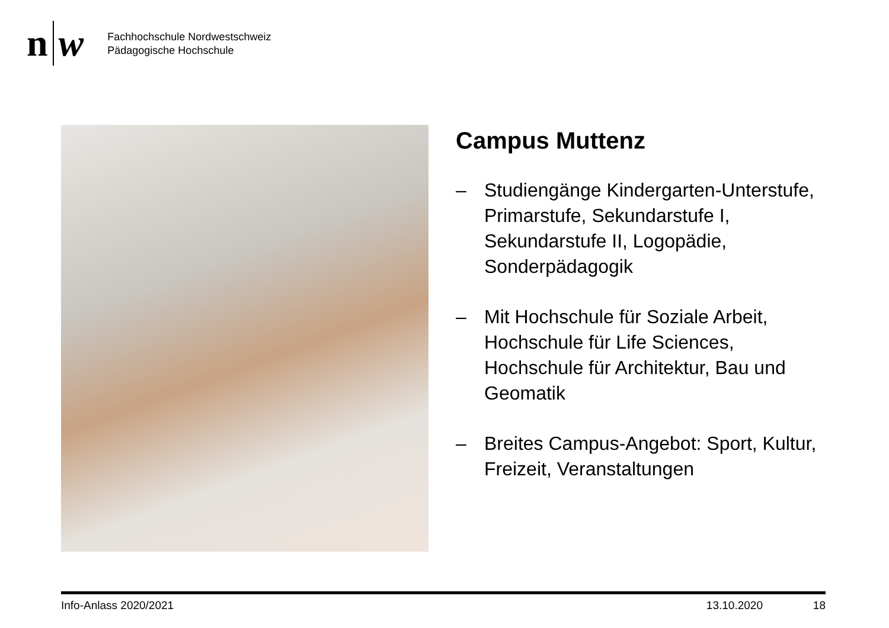n w
Fachhochschule Nordwestschweiz
Pädagogische Hochschule
Campus Muttenz
– Studiengänge Kindergarten-Unterstufe, Primarstufe, Sekundarstufe I, Sekundarstufe II, Logopädie, Sonderpädagogik
– Mit Hochschule für Soziale Arbeit, Hochschule für Life Sciences, Hochschule für Architektur, Bau und Geomatik
– Breites Campus-Angebot: Sport, Kultur, Freizeit, Veranstaltungen
Info-Anlass 2020/2021 13.10.2020 18